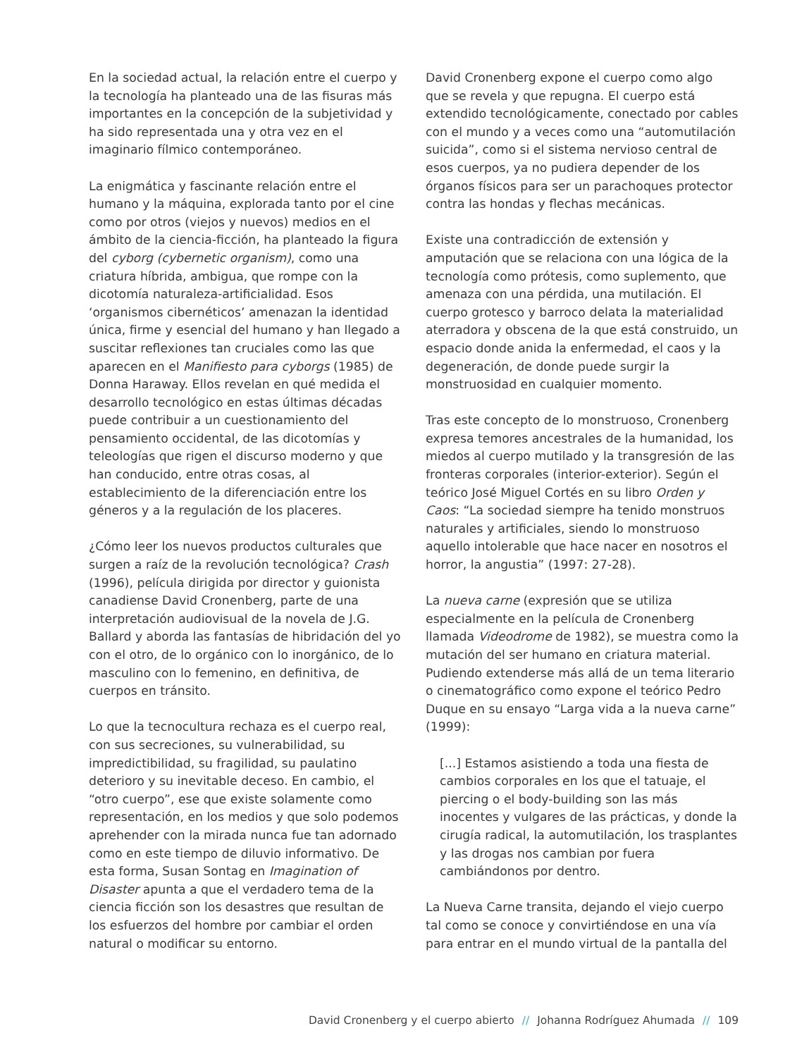En la sociedad actual, la relación entre el cuerpo y la tecnología ha planteado una de las fisuras más importantes en la concepción de la subjetividad y ha sido representada una y otra vez en el imaginario fílmico contemporáneo.
La enigmática y fascinante relación entre el humano y la máquina, explorada tanto por el cine como por otros (viejos y nuevos) medios en el ámbito de la ciencia-ficción, ha planteado la figura del cyborg (cybernetic organism), como una criatura híbrida, ambigua, que rompe con la dicotomía naturaleza-artificialidad. Esos ‘organismos cibernéticos’ amenazan la identidad única, firme y esencial del humano y han llegado a suscitar reflexiones tan cruciales como las que aparecen en el Manifiesto para cyborgs (1985) de Donna Haraway. Ellos revelan en qué medida el desarrollo tecnológico en estas últimas décadas puede contribuir a un cuestionamiento del pensamiento occidental, de las dicotomías y teleologías que rigen el discurso moderno y que han conducido, entre otras cosas, al establecimiento de la diferenciación entre los géneros y a la regulación de los placeres.
¿Cómo leer los nuevos productos culturales que surgen a raíz de la revolución tecnológica? Crash (1996), película dirigida por director y guionista canadiense David Cronenberg, parte de una interpretación audiovisual de la novela de J.G. Ballard y aborda las fantasías de hibridación del yo con el otro, de lo orgánico con lo inorgánico, de lo masculino con lo femenino, en definitiva, de cuerpos en tránsito.
Lo que la tecnocultura rechaza es el cuerpo real, con sus secreciones, su vulnerabilidad, su impredictibilidad, su fragilidad, su paulatino deterioro y su inevitable deceso. En cambio, el “otro cuerpo”, ese que existe solamente como representación, en los medios y que solo podemos aprehender con la mirada nunca fue tan adornado como en este tiempo de diluvio informativo. De esta forma, Susan Sontag en Imagination of Disaster apunta a que el verdadero tema de la ciencia ficción son los desastres que resultan de los esfuerzos del hombre por cambiar el orden natural o modificar su entorno.
David Cronenberg expone el cuerpo como algo que se revela y que repugna. El cuerpo está extendido tecnológicamente, conectado por cables con el mundo y a veces como una “automutilación suicida”, como si el sistema nervioso central de esos cuerpos, ya no pudiera depender de los órganos físicos para ser un parachoques protector contra las hondas y flechas mecánicas.
Existe una contradicción de extensión y amputación que se relaciona con una lógica de la tecnología como prótesis, como suplemento, que amenaza con una pérdida, una mutilación. El cuerpo grotesco y barroco delata la materialidad aterradora y obscena de la que está construido, un espacio donde anida la enfermedad, el caos y la degeneración, de donde puede surgir la monstruosidad en cualquier momento.
Tras este concepto de lo monstruoso, Cronenberg expresa temores ancestrales de la humanidad, los miedos al cuerpo mutilado y la transgresión de las fronteras corporales (interior-exterior). Según el teórico José Miguel Cortés en su libro Orden y Caos: “La sociedad siempre ha tenido monstruos naturales y artificiales, siendo lo monstruoso aquello intolerable que hace nacer en nosotros el horror, la angustia” (1997: 27-28).
La nueva carne (expresión que se utiliza especialmente en la película de Cronenberg llamada Videodrome de 1982), se muestra como la mutación del ser humano en criatura material. Pudiendo extenderse más allá de un tema literario o cinematográfico como expone el teórico Pedro Duque en su ensayo “Larga vida a la nueva carne” (1999):
[...] Estamos asistiendo a toda una fiesta de cambios corporales en los que el tatuaje, el piercing o el body-building son las más inocentes y vulgares de las prácticas, y donde la cirugía radical, la automutilación, los trasplantes y las drogas nos cambian por fuera cambiándonos por dentro.
La Nueva Carne transita, dejando el viejo cuerpo tal como se conoce y convirtiéndose en una vía para entrar en el mundo virtual de la pantalla del
David Cronenberg y el cuerpo abierto // Johanna Rodríguez Ahumada // 109